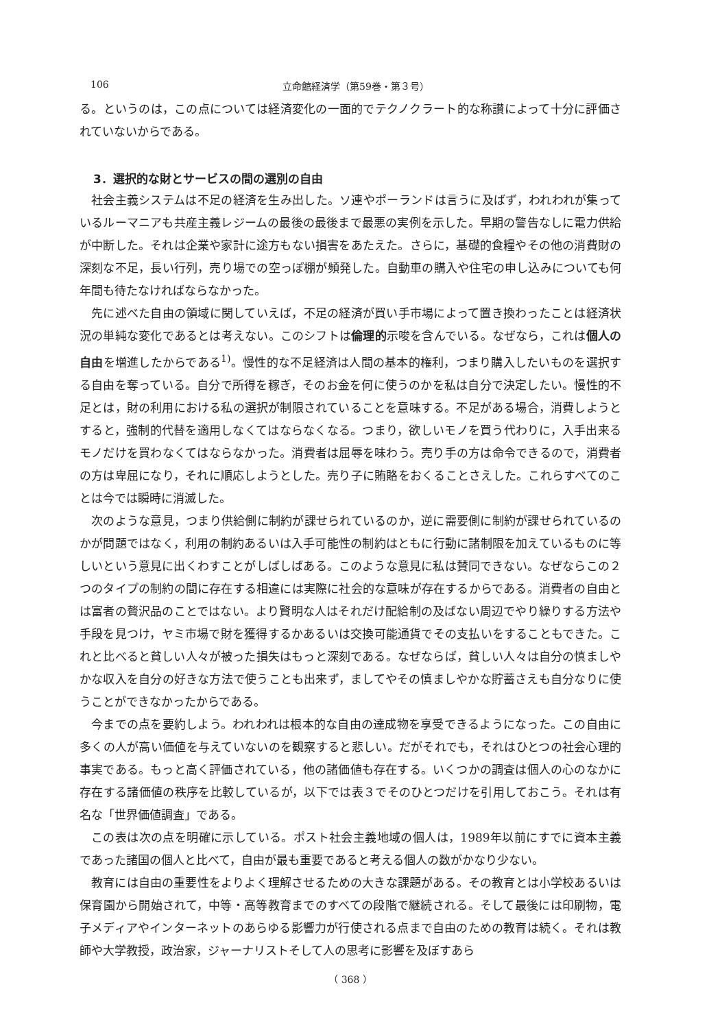106 立命館経済学（第59巻・第３号）
る。というのは，この点については経済変化の一面的でテクノクラート的な称讃によって十分に評価されていないからである。
3．選択的な財とサービスの間の選別の自由
社会主義システムは不足の経済を生み出した。ソ連やポーランドは言うに及ばず，われわれが集っているルーマニアも共産主義レジームの最後の最後まで最悪の実例を示した。早期の警告なしに電力供給が中断した。それは企業や家計に途方もない損害をあたえた。さらに，基礎的食糧やその他の消費財の深刻な不足，長い行列，売り場での空っぽ棚が頻発した。自動車の購入や住宅の申し込みについても何年間も待たなければならなかった。
先に述べた自由の領域に関していえば，不足の経済が買い手市場によって置き換わったことは経済状況の単純な変化であるとは考えない。このシフトは倫理的示唆を含んでいる。なぜなら，これは個人の自由を増進したからである<sup>1)</sup>。慢性的な不足経済は人間の基本的権利，つまり購入したいものを選択する自由を奪っている。自分で所得を稼ぎ，そのお金を何に使うのかを私は自分で決定したい。慢性的不足とは，財の利用における私の選択が制限されていることを意味する。不足がある場合，消費しようとすると，強制的代替を適用しなくてはならなくなる。つまり，欲しいモノを買う代わりに，入手出来るモノだけを買わなくてはならなかった。消費者は屈辱を味わう。売り手の方は命令できるので，消費者の方は卑屈になり，それに順応しようとした。売り子に賄賂をおくることさえした。これらすべてのことは今では瞬時に消滅した。
次のような意見，つまり供給側に制約が課せられているのか，逆に需要側に制約が課せられているのかが問題ではなく，利用の制約あるいは入手可能性の制約はともに行動に諸制限を加えているものに等しいという意見に出くわすことがしばしばある。このような意見に私は賛同できない。なぜならこの２つのタイプの制約の間に存在する相違には実際に社会的な意味が存在するからである。消費者の自由とは富者の贅沢品のことではない。より賢明な人はそれだけ配給制の及ばない周辺でやり繰りする方法や手段を見つけ，ヤミ市場で財を獲得するかあるいは交換可能通貨でその支払いをすることもできた。これと比べると貧しい人々が被った損失はもっと深刻である。なぜならば，貧しい人々は自分の慎ましやかな収入を自分の好きな方法で使うことも出来ず，ましてやその慎ましやかな貯蓄さえも自分なりに使うことができなかったからである。
今までの点を要約しよう。われわれは根本的な自由の達成物を享受できるようになった。この自由に多くの人が高い価値を与えていないのを観察すると悲しい。だがそれでも，それはひとつの社会心理的事実である。もっと高く評価されている，他の諸価値も存在する。いくつかの調査は個人の心のなかに存在する諸価値の秩序を比較しているが，以下では表３でそのひとつだけを引用しておこう。それは有名な「世界価値調査」である。
この表は次の点を明確に示している。ポスト社会主義地域の個人は，1989年以前にすでに資本主義であった諸国の個人と比べて，自由が最も重要であると考える個人の数がかなり少ない。
教育には自由の重要性をよりよく理解させるための大きな課題がある。その教育とは小学校あるいは保育園から開始されて，中等・高等教育までのすべての段階で継続される。そして最後には印刷物，電子メディアやインターネットのあらゆる影響力が行使される点まで自由のための教育は続く。それは教師や大学教授，政治家，ジャーナリストそして人の思考に影響を及ぼすあら
（ 368 ）